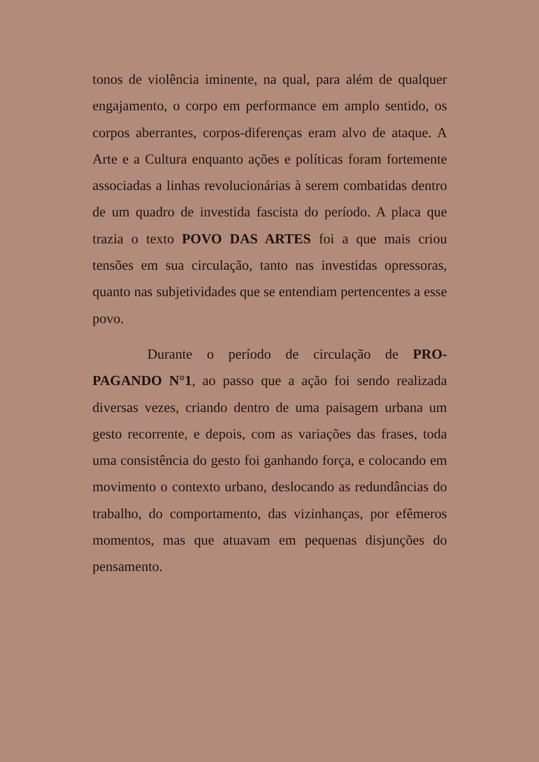tonos de violência iminente, na qual, para além de qualquer engajamento, o corpo em performance em amplo sentido, os corpos aberrantes, corpos-diferenças eram alvo de ataque. A Arte e a Cultura enquanto ações e políticas foram fortemente associadas a linhas revolucionárias à serem combatidas dentro de um quadro de investida fascista do período. A placa que trazia o texto POVO DAS ARTES foi a que mais criou tensões em sua circulação, tanto nas investidas opressoras, quanto nas subjetividades que se entendiam pertencentes a esse povo.
Durante o período de circulação de PRO-PAGANDO N°1, ao passo que a ação foi sendo realizada diversas vezes, criando dentro de uma paisagem urbana um gesto recorrente, e depois, com as variações das frases, toda uma consistência do gesto foi ganhando força, e colocando em movimento o contexto urbano, deslocando as redundâncias do trabalho, do comportamento, das vizinhanças, por efêmeros momentos, mas que atuavam em pequenas disjunções do pensamento.